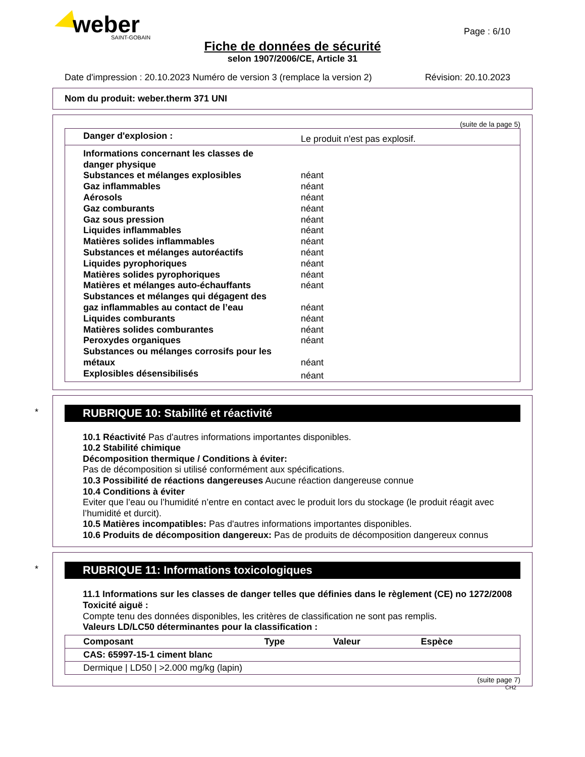weber
SAINT-GOBAIN
Page : 6/10
Fiche de données de sécurité
selon 1907/2006/CE, Article 31
Date d'impression : 20.10.2023 Numéro de version 3 (remplace la version 2) Révision: 20.10.2023
Nom du produit: weber.therm 371 UNI
(suite de la page 5)
| Danger d'explosion : | Le produit n'est pas explosif. |
| Informations concernant les classes de danger physique | |
| Substances et mélanges explosibles | néant |
| Gaz inflammables | néant |
| Aérosols | néant |
| Gaz comburants | néant |
| Gaz sous pression | néant |
| Liquides inflammables | néant |
| Matières solides inflammables | néant |
| Substances et mélanges autoréactifs | néant |
| Liquides pyrophoriques | néant |
| Matières solides pyrophoriques | néant |
| Matières et mélanges auto-échauffants | néant |
| Substances et mélanges qui dégagent des gaz inflammables au contact de l’eau | néant |
| Liquides comburants | néant |
| Matières solides comburantes | néant |
| Peroxydes organiques | néant |
| Substances ou mélanges corrosifs pour les métaux | néant |
| Explosibles désensibilisés | néant |
*
RUBRIQUE 10: Stabilité et réactivité
10.1 Réactivité Pas d'autres informations importantes disponibles.
10.2 Stabilité chimique
Décomposition thermique / Conditions à éviter:
Pas de décomposition si utilisé conformément aux spécifications.
10.3 Possibilité de réactions dangereuses Aucune réaction dangereuse connue
10.4 Conditions à éviter
Eviter que l’eau ou l’humidité n’entre en contact avec le produit lors du stockage (le produit réagit avec l’humidité et durcit).
10.5 Matières incompatibles: Pas d'autres informations importantes disponibles.
10.6 Produits de décomposition dangereux: Pas de produits de décomposition dangereux connus
*
RUBRIQUE 11: Informations toxicologiques
11.1 Informations sur les classes de danger telles que définies dans le règlement (CE) no 1272/2008
Toxicité aiguë :
Compte tenu des données disponibles, les critères de classification ne sont pas remplis.
Valeurs LD/LC50 déterminantes pour la classification :
| Composant | Type | Valeur | Espèce |
| --- | --- | --- | --- |
| CAS: 65997-15-1 ciment blanc | | | |
| Dermique / LD50 / >2.000 mg/kg (lapin) | | | |
(suite page 7)
CH2